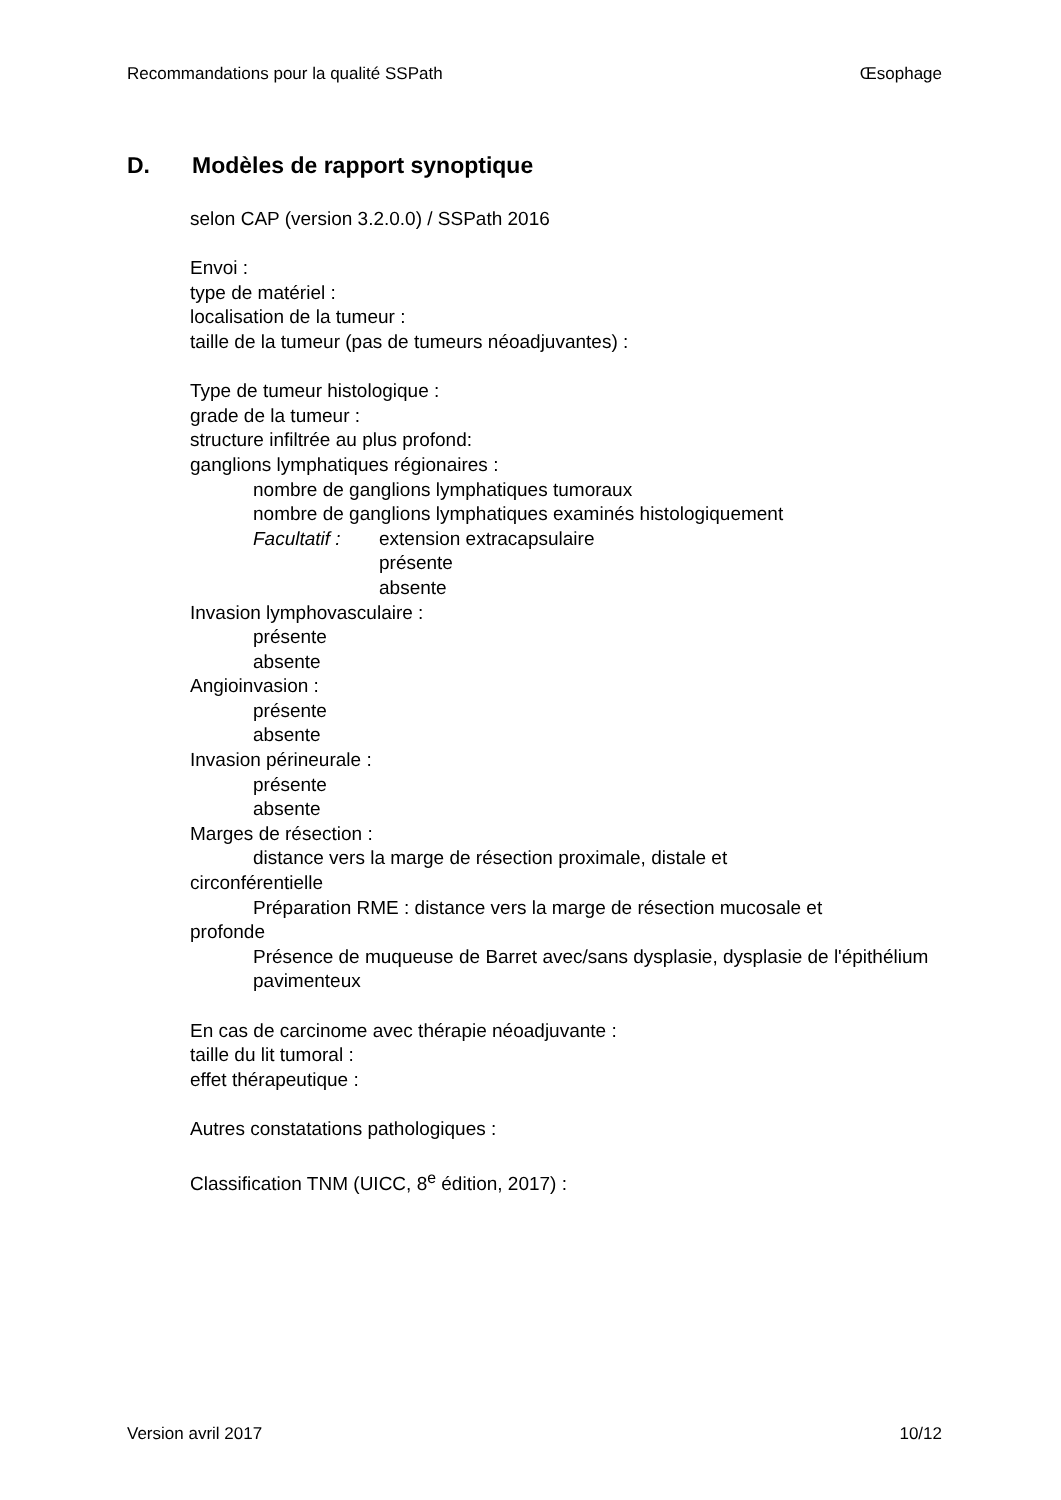Recommandations pour la qualité SSPath Œsophage
D. Modèles de rapport synoptique
selon CAP (version 3.2.0.0) / SSPath 2016
Envoi :
type de matériel :
localisation de la tumeur :
taille de la tumeur (pas de tumeurs néoadjuvantes) :
Type de tumeur histologique :
grade de la tumeur :
structure infiltrée au plus profond:
ganglions lymphatiques régionaires :
nombre de ganglions lymphatiques tumoraux
nombre de ganglions lymphatiques examinés histologiquement
Facultatif :
extension extracapsulaire
présente
absente
Invasion lymphovasculaire :
présente
absente
Angioinvasion :
présente
absente
Invasion périneurale :
présente
absente
Marges de résection :
distance vers la marge de résection proximale, distale et
circonférentielle
Préparation RME : distance vers la marge de résection mucosale et
profonde
Présence de muqueuse de Barret avec/sans dysplasie, dysplasie de l'épithélium pavimenteux
En cas de carcinome avec thérapie néoadjuvante :
taille du lit tumoral :
effet thérapeutique :
Autres constatations pathologiques :
Classification TNM (UICC, 8<sup>e</sup> édition, 2017) :
Version avril 2017 10/12